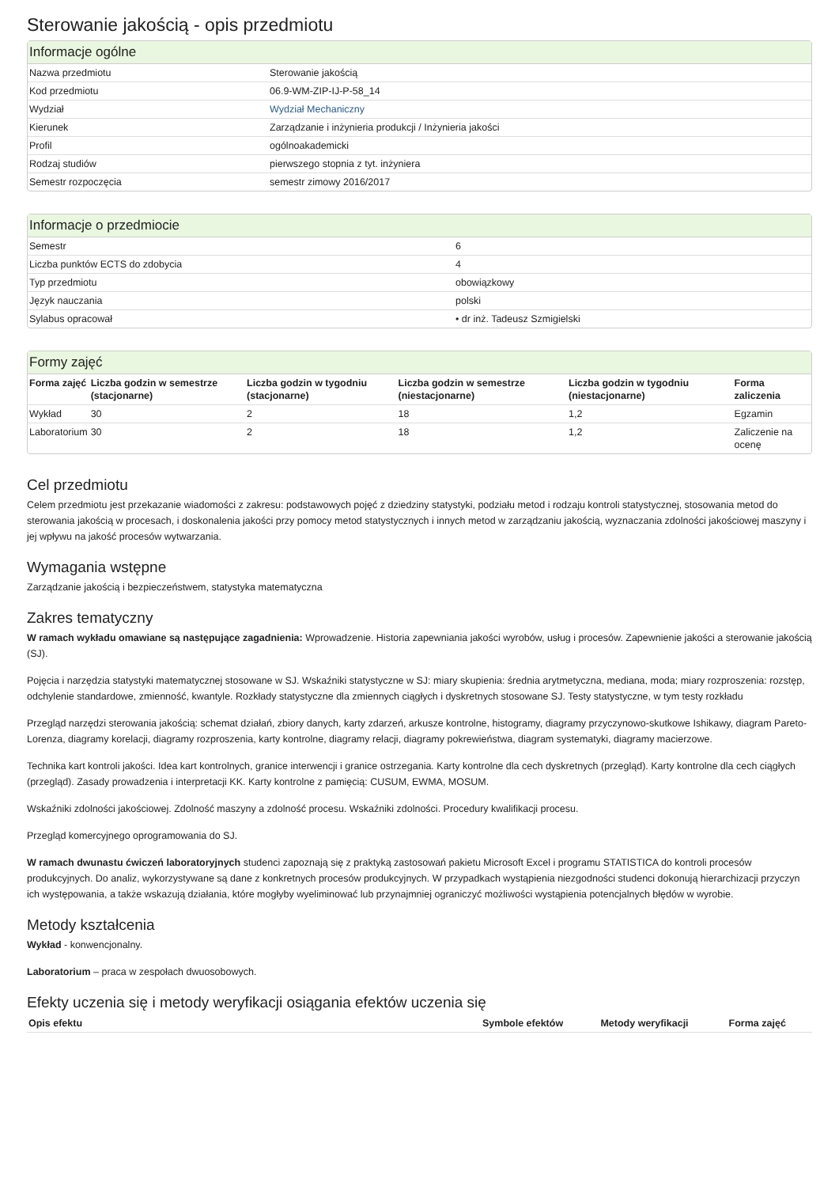Sterowanie jakością - opis przedmiotu
Informacje ogólne
| Nazwa przedmiotu | Sterowanie jakością |
| Kod przedmiotu | 06.9-WM-ZIP-IJ-P-58_14 |
| Wydział | Wydział Mechaniczny |
| Kierunek | Zarządzanie i inżynieria produkcji / Inżynieria jakości |
| Profil | ogólnoakademicki |
| Rodzaj studiów | pierwszego stopnia z tyt. inżyniera |
| Semestr rozpoczęcia | semestr zimowy 2016/2017 |
Informacje o przedmiocie
| Semestr | 6 |
| Liczba punktów ECTS do zdobycia | 4 |
| Typ przedmiotu | obowiązkowy |
| Język nauczania | polski |
| Sylabus opracował | • dr inż. Tadeusz Szmigielski |
Formy zajęć
| Forma zajęć | Liczba godzin w semestrze (stacjonarne) | Liczba godzin w tygodniu (stacjonarne) | Liczba godzin w semestrze (niestacjonarne) | Liczba godzin w tygodniu (niestacjonarne) | Forma zaliczenia |
| --- | --- | --- | --- | --- | --- |
| Wykład | 30 | 2 | 18 | 1,2 | Egzamin |
| Laboratorium | 30 | 2 | 18 | 1,2 | Zaliczenie na ocenę |
Cel przedmiotu
Celem przedmiotu jest przekazanie wiadomości z zakresu: podstawowych pojęć z dziedziny statystyki, podziału metod i rodzaju kontroli statystycznej, stosowania metod do sterowania jakością w procesach, i doskonalenia jakości przy pomocy metod statystycznych i innych metod w zarządzaniu jakością, wyznaczania zdolności jakościowej maszyny i jej wpływu na jakość procesów wytwarzania.
Wymagania wstępne
Zarządzanie jakością i bezpieczeństwem, statystyka matematyczna
Zakres tematyczny
W ramach wykładu omawiane są następujące zagadnienia: Wprowadzenie. Historia zapewniania jakości wyrobów, usług i procesów. Zapewnienie jakości a sterowanie jakością (SJ).
Pojęcia i narzędzia statystyki matematycznej stosowane w SJ. Wskaźniki statystyczne w SJ: miary skupienia: średnia arytmetyczna, mediana, moda; miary rozproszenia: rozstęp, odchylenie standardowe, zmienność, kwantyle. Rozkłady statystyczne dla zmiennych ciągłych i dyskretnych stosowane SJ. Testy statystyczne, w tym testy rozkładu
Przegląd narzędzi sterowania jakością: schemat działań, zbiory danych, karty zdarzeń, arkusze kontrolne, histogramy, diagramy przyczynowo-skutkowe Ishikawy, diagram Pareto-Lorenza, diagramy korelacji, diagramy rozproszenia, karty kontrolne, diagramy relacji, diagramy pokrewieństwa, diagram systematyki, diagramy macierzowe.
Technika kart kontroli jakości. Idea kart kontrolnych, granice interwencji i granice ostrzegania. Karty kontrolne dla cech dyskretnych (przegląd). Karty kontrolne dla cech ciągłych (przegląd). Zasady prowadzenia i interpretacji KK. Karty kontrolne z pamięcią: CUSUM, EWMA, MOSUM.
Wskaźniki zdolności jakościowej. Zdolność maszyny a zdolność procesu. Wskaźniki zdolności. Procedury kwalifikacji procesu.
Przegląd komercyjnego oprogramowania do SJ.
W ramach dwunastu ćwiczeń laboratoryjnych studenci zapoznają się z praktyką zastosowań pakietu Microsoft Excel i programu STATISTICA do kontroli procesów produkcyjnych. Do analiz, wykorzystywane są dane z konkretnych procesów produkcyjnych. W przypadkach wystąpienia niezgodności studenci dokonują hierarchizacji przyczyn ich występowania, a także wskazują działania, które mogłyby wyeliminować lub przynajmniej ograniczyć możliwości wystąpienia potencjalnych błędów w wyrobie.
Metody kształcenia
Wykład - konwencjonalny.
Laboratorium – praca w zespołach dwuosobowych.
Efekty uczenia się i metody weryfikacji osiągania efektów uczenia się
| Opis efektu | Symbole efektów | Metody weryfikacji | Forma zajęć |
| --- | --- | --- | --- |